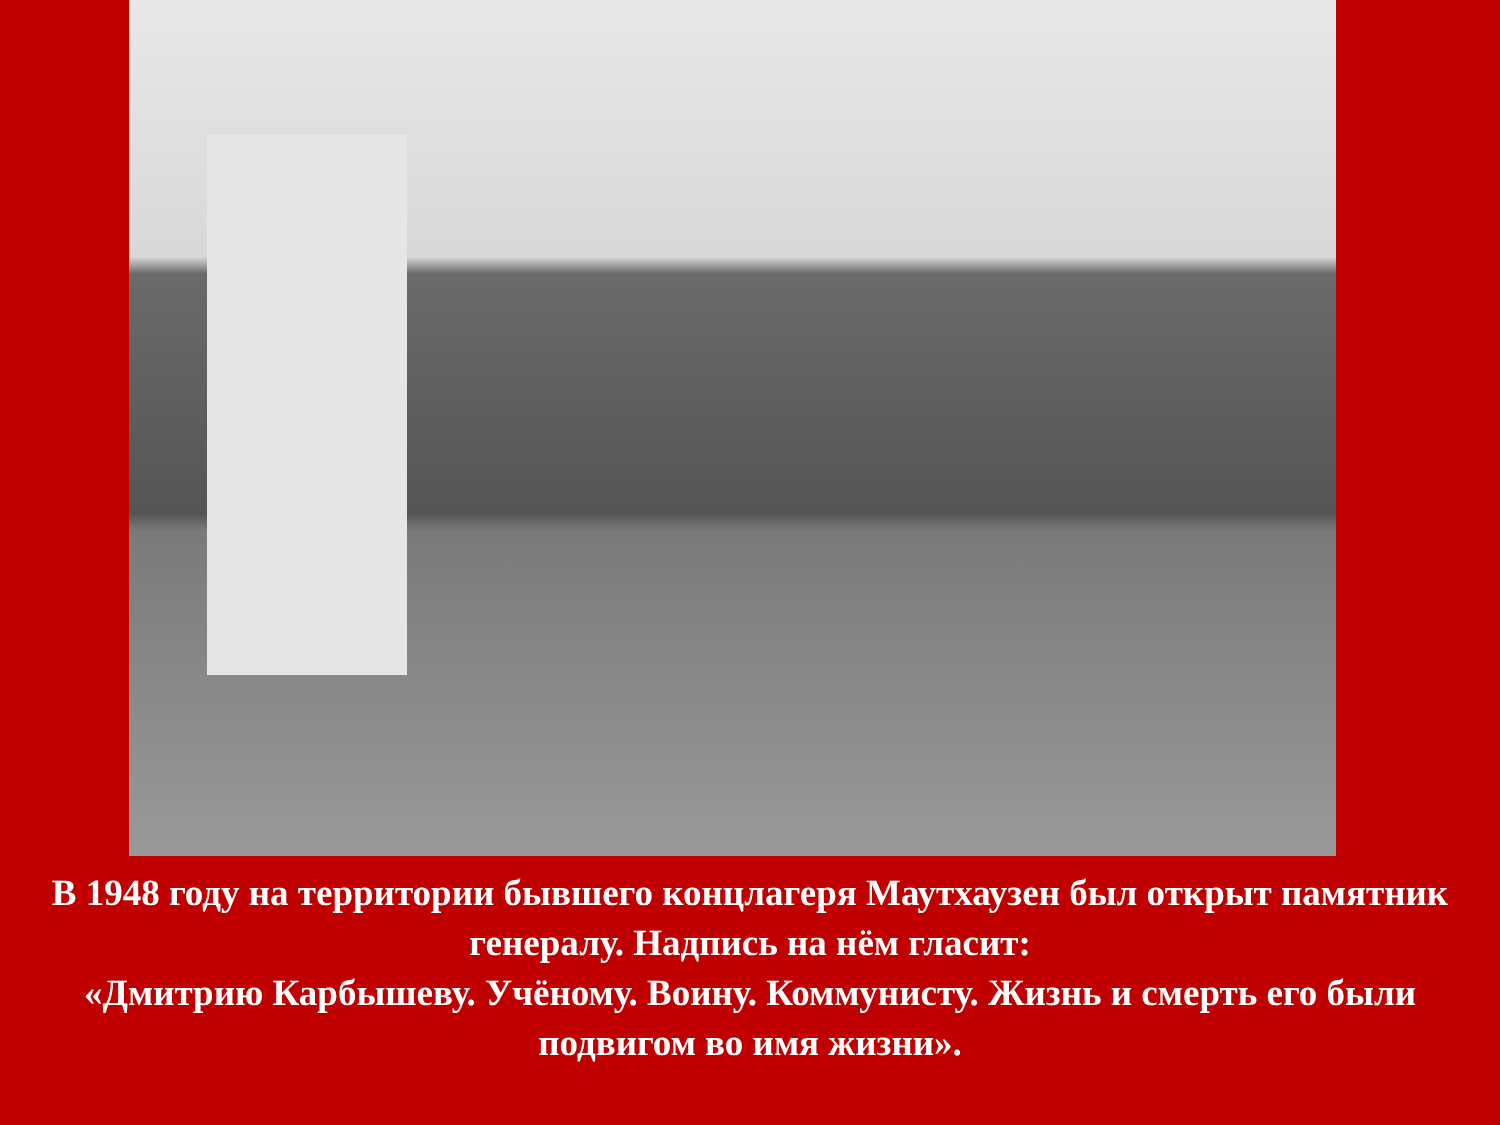В 1948 году на территории бывшего концлагеря Маутхаузен был открыт памятник генералу. Надпись на нём гласит:
«Дмитрию Карбышеву. Учёному. Воину. Коммунисту. Жизнь и смерть его были подвигом во имя жизни».